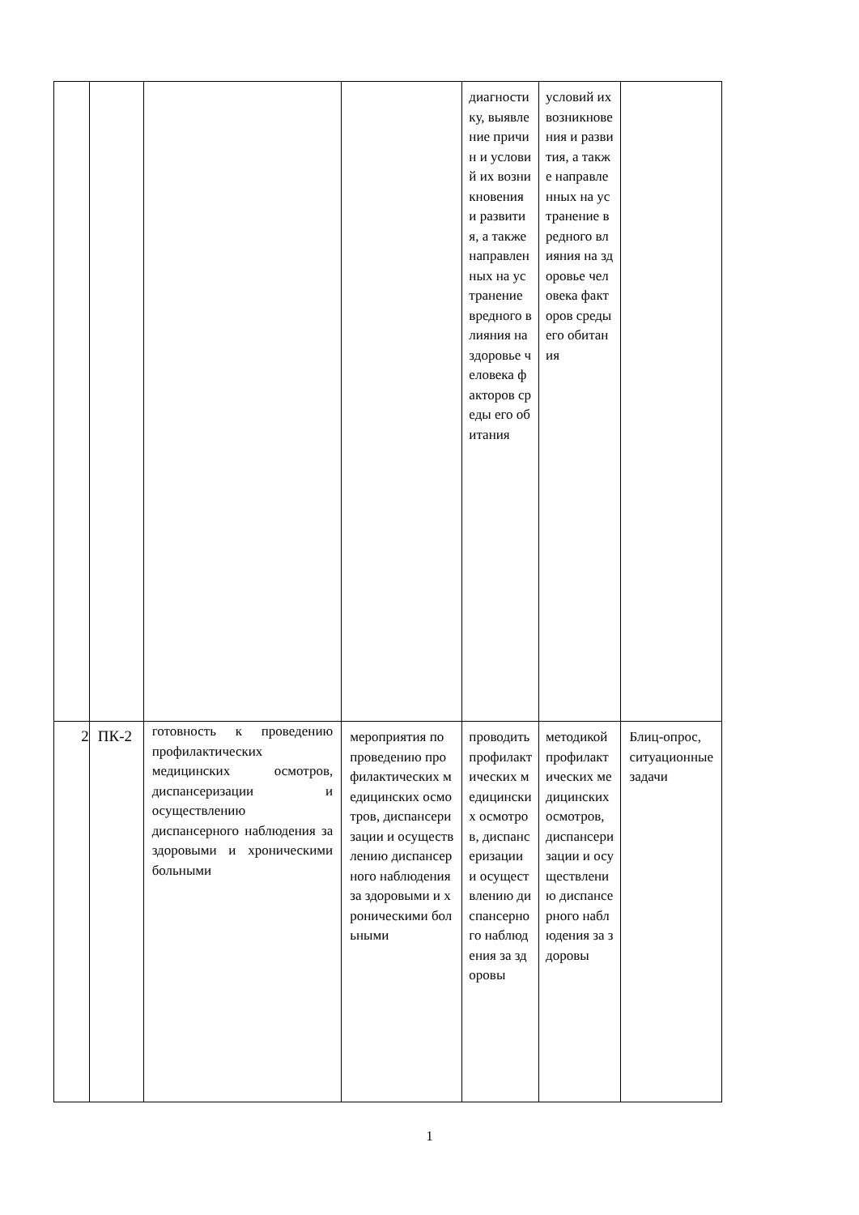| | | | | диагностику, выявление причин и условий их возникновения и развития, а также направленных на устранение вредного влияния на здоровье человека факторов среды его обитания | условий их возникновения и развития, а также направленных на устранение вредного влияния на здоровье человека факторов среды его обитания | |
| 2 | ПК-2 | готовность к проведению профилактических медицинских осмотров, диспансеризации и осуществлению диспансерного наблюдения за здоровыми и хроническими больными | мероприятия по проведению профилактических медицинских осмотров, диспансеризации и осуществлению диспансерного наблюдения за здоровыми и хроническими больными | проводить профилактических медицинских осмотров, диспансеризации и осуществлению диспансерного наблюдения за здоровы | методикой профилактических медицинских осмотров, диспансеризации и осуществлению диспансерного наблюдения за здоровы | Блиц-опрос, ситуационные задачи |
1